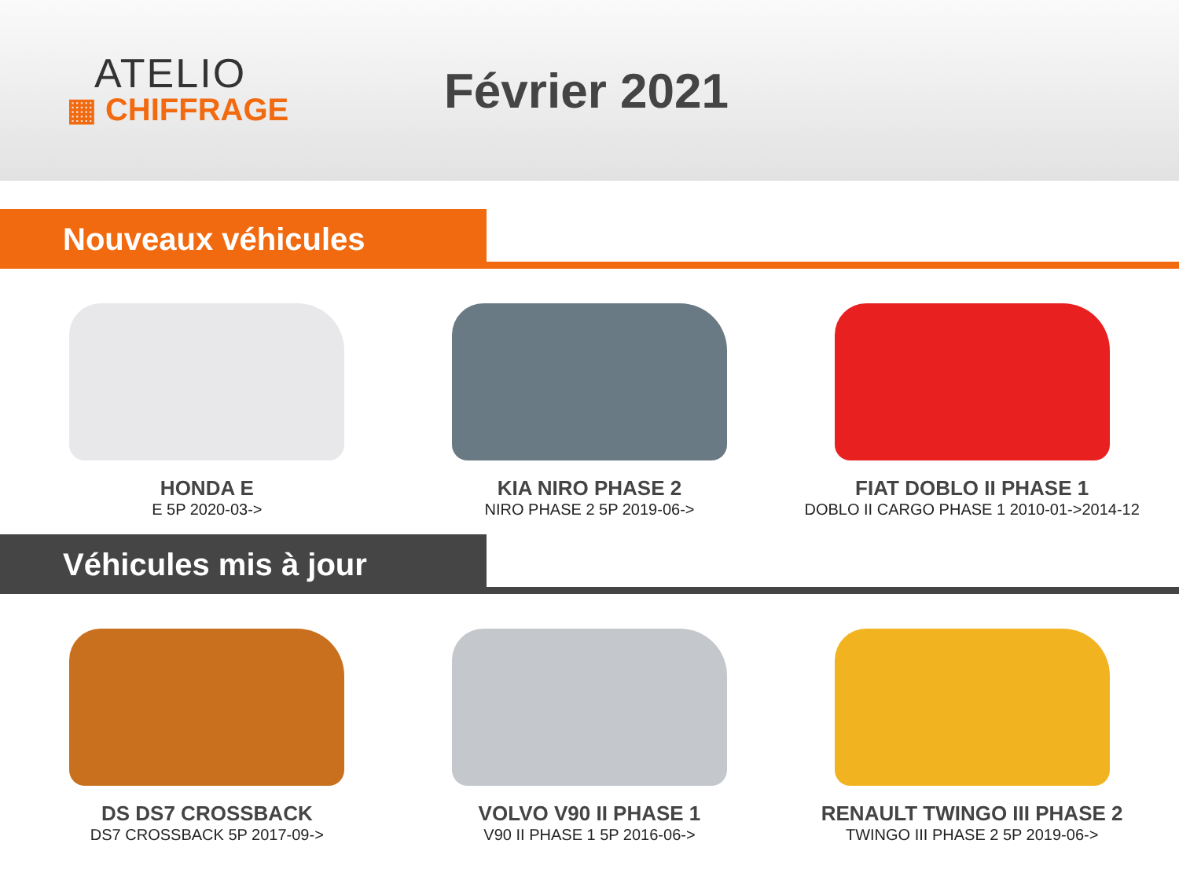ATELIO
▦ CHIFFRAGE
Février 2021
Nouveaux véhicules
HONDA E
E 5P 2020-03->
KIA NIRO PHASE 2
NIRO PHASE 2 5P 2019-06->
FIAT DOBLO II PHASE 1
DOBLO II CARGO PHASE 1 2010-01->2014-12
Véhicules mis à jour
DS DS7 CROSSBACK
DS7 CROSSBACK 5P 2017-09->
VOLVO V90 II PHASE 1
V90 II PHASE 1 5P 2016-06->
RENAULT TWINGO III PHASE 2
TWINGO III PHASE 2 5P 2019-06->